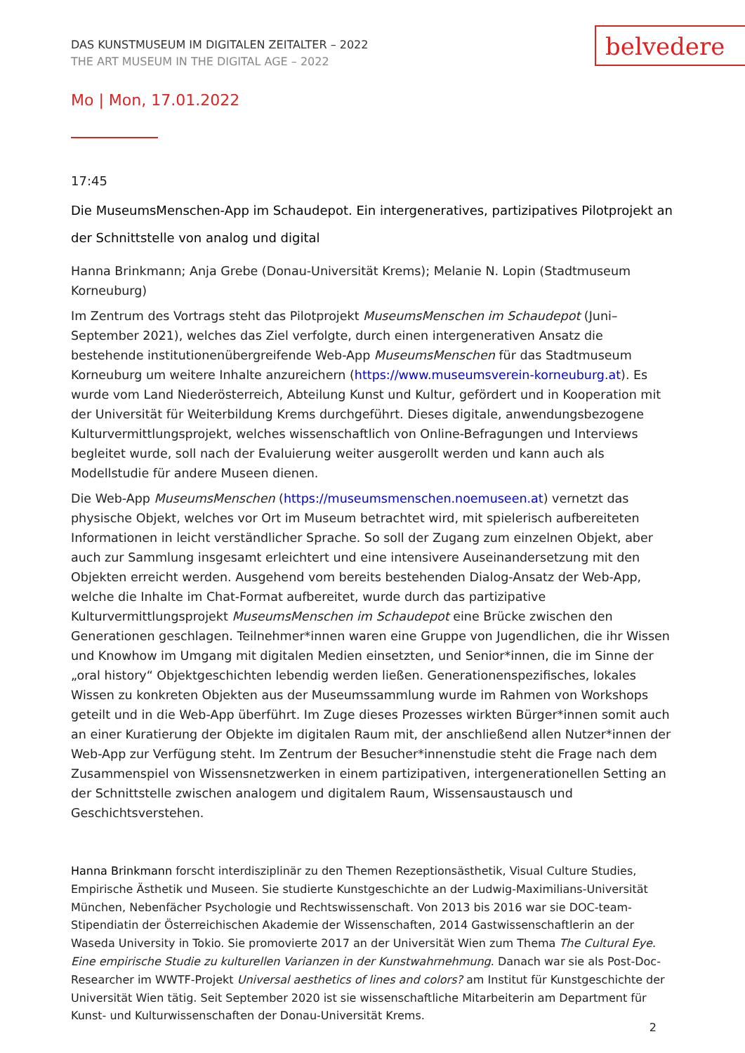DAS KUNSTMUSEUM IM DIGITALEN ZEITALTER – 2022
THE ART MUSEUM IN THE DIGITAL AGE – 2022
belvedere
Mo | Mon, 17.01.2022
17:45
Die MuseumsMenschen-App im Schaudepot. Ein intergeneratives, partizipatives Pilotprojekt an der Schnittstelle von analog und digital
Hanna Brinkmann; Anja Grebe (Donau-Universität Krems); Melanie N. Lopin (Stadtmuseum Korneuburg)
Im Zentrum des Vortrags steht das Pilotprojekt MuseumsMenschen im Schaudepot (Juni–September 2021), welches das Ziel verfolgte, durch einen intergenerativen Ansatz die bestehende institutionenübergreifende Web-App MuseumsMenschen für das Stadtmuseum Korneuburg um weitere Inhalte anzureichern (https://www.museumsverein-korneuburg.at). Es wurde vom Land Niederösterreich, Abteilung Kunst und Kultur, gefördert und in Kooperation mit der Universität für Weiterbildung Krems durchgeführt. Dieses digitale, anwendungsbezogene Kulturvermittlungsprojekt, welches wissenschaftlich von Online-Befragungen und Interviews begleitet wurde, soll nach der Evaluierung weiter ausgerollt werden und kann auch als Modellstudie für andere Museen dienen.
Die Web-App MuseumsMenschen (https://museumsmenschen.noemuseen.at) vernetzt das physische Objekt, welches vor Ort im Museum betrachtet wird, mit spielerisch aufbereiteten Informationen in leicht verständlicher Sprache. So soll der Zugang zum einzelnen Objekt, aber auch zur Sammlung insgesamt erleichtert und eine intensivere Auseinandersetzung mit den Objekten erreicht werden. Ausgehend vom bereits bestehenden Dialog-Ansatz der Web-App, welche die Inhalte im Chat-Format aufbereitet, wurde durch das partizipative Kulturvermittlungsprojekt MuseumsMenschen im Schaudepot eine Brücke zwischen den Generationen geschlagen. Teilnehmer*innen waren eine Gruppe von Jugendlichen, die ihr Wissen und Knowhow im Umgang mit digitalen Medien einsetzten, und Senior*innen, die im Sinne der „oral history“ Objektgeschichten lebendig werden ließen. Generationenspezifisches, lokales Wissen zu konkreten Objekten aus der Museumssammlung wurde im Rahmen von Workshops geteilt und in die Web-App überführt. Im Zuge dieses Prozesses wirkten Bürger*innen somit auch an einer Kuratierung der Objekte im digitalen Raum mit, der anschließend allen Nutzer*innen der Web-App zur Verfügung steht. Im Zentrum der Besucher*innenstudie steht die Frage nach dem Zusammenspiel von Wissensnetzwerken in einem partizipativen, intergenerationellen Setting an der Schnittstelle zwischen analogem und digitalem Raum, Wissensaustausch und Geschichtsverstehen.
Hanna Brinkmann forscht interdisziplinär zu den Themen Rezeptionsästhetik, Visual Culture Studies, Empirische Ästhetik und Museen. Sie studierte Kunstgeschichte an der Ludwig-Maximilians-Universität München, Nebenfächer Psychologie und Rechtswissenschaft. Von 2013 bis 2016 war sie DOC-team-Stipendiatin der Österreichischen Akademie der Wissenschaften, 2014 Gastwissenschaftlerin an der Waseda University in Tokio. Sie promovierte 2017 an der Universität Wien zum Thema The Cultural Eye. Eine empirische Studie zu kulturellen Varianzen in der Kunstwahrnehmung. Danach war sie als Post-Doc-Researcher im WWTF-Projekt Universal aesthetics of lines and colors? am Institut für Kunstgeschichte der Universität Wien tätig. Seit September 2020 ist sie wissenschaftliche Mitarbeiterin am Department für Kunst- und Kulturwissenschaften der Donau-Universität Krems.
2